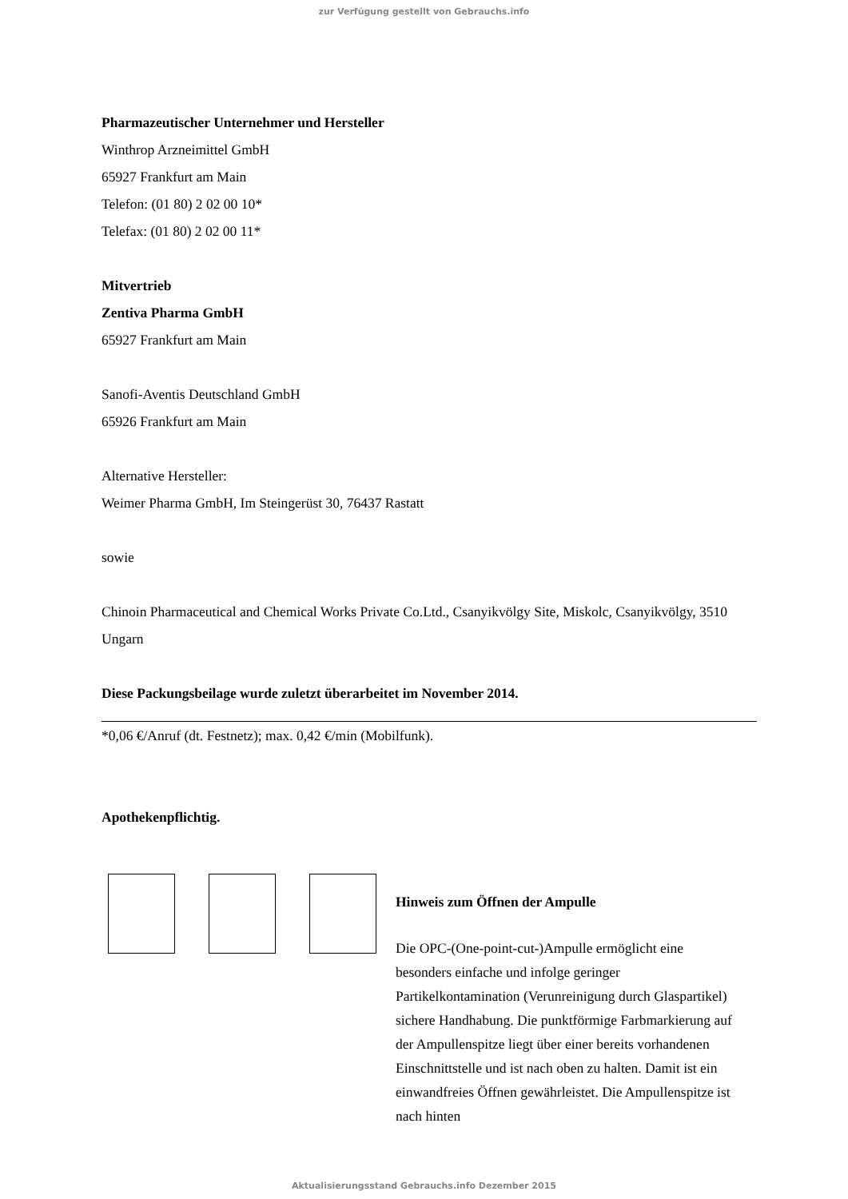zur Verfügung gestellt von Gebrauchs.info
Pharmazeutischer Unternehmer und Hersteller
Winthrop Arzneimittel GmbH
65927 Frankfurt am Main
Telefon: (01 80) 2 02 00 10*
Telefax: (01 80) 2 02 00 11*
Mitvertrieb
Zentiva Pharma GmbH
65927 Frankfurt am Main
Sanofi-Aventis Deutschland GmbH
65926 Frankfurt am Main
Alternative Hersteller:
Weimer Pharma GmbH, Im Steingerüst 30, 76437 Rastatt
sowie
Chinoin Pharmaceutical and Chemical Works Private Co.Ltd., Csanyikvölgy Site, Miskolc, Csanyikvölgy, 3510 Ungarn
Diese Packungsbeilage wurde zuletzt überarbeitet im November 2014.
*0,06 €/Anruf (dt. Festnetz); max. 0,42 €/min (Mobilfunk).
Apothekenpflichtig.
Hinweis zum Öffnen der Ampulle
Die OPC-(One-point-cut-)Ampulle ermöglicht eine besonders einfache und infolge geringer Partikelkontamination (Verunreinigung durch Glaspartikel) sichere Handhabung. Die punktförmige Farbmarkierung auf der Ampullenspitze liegt über einer bereits vorhandenen Einschnittstelle und ist nach oben zu halten. Damit ist ein einwandfreies Öffnen gewährleistet. Die Ampullenspitze ist nach hinten
Aktualisierungsstand Gebrauchs.info Dezember 2015